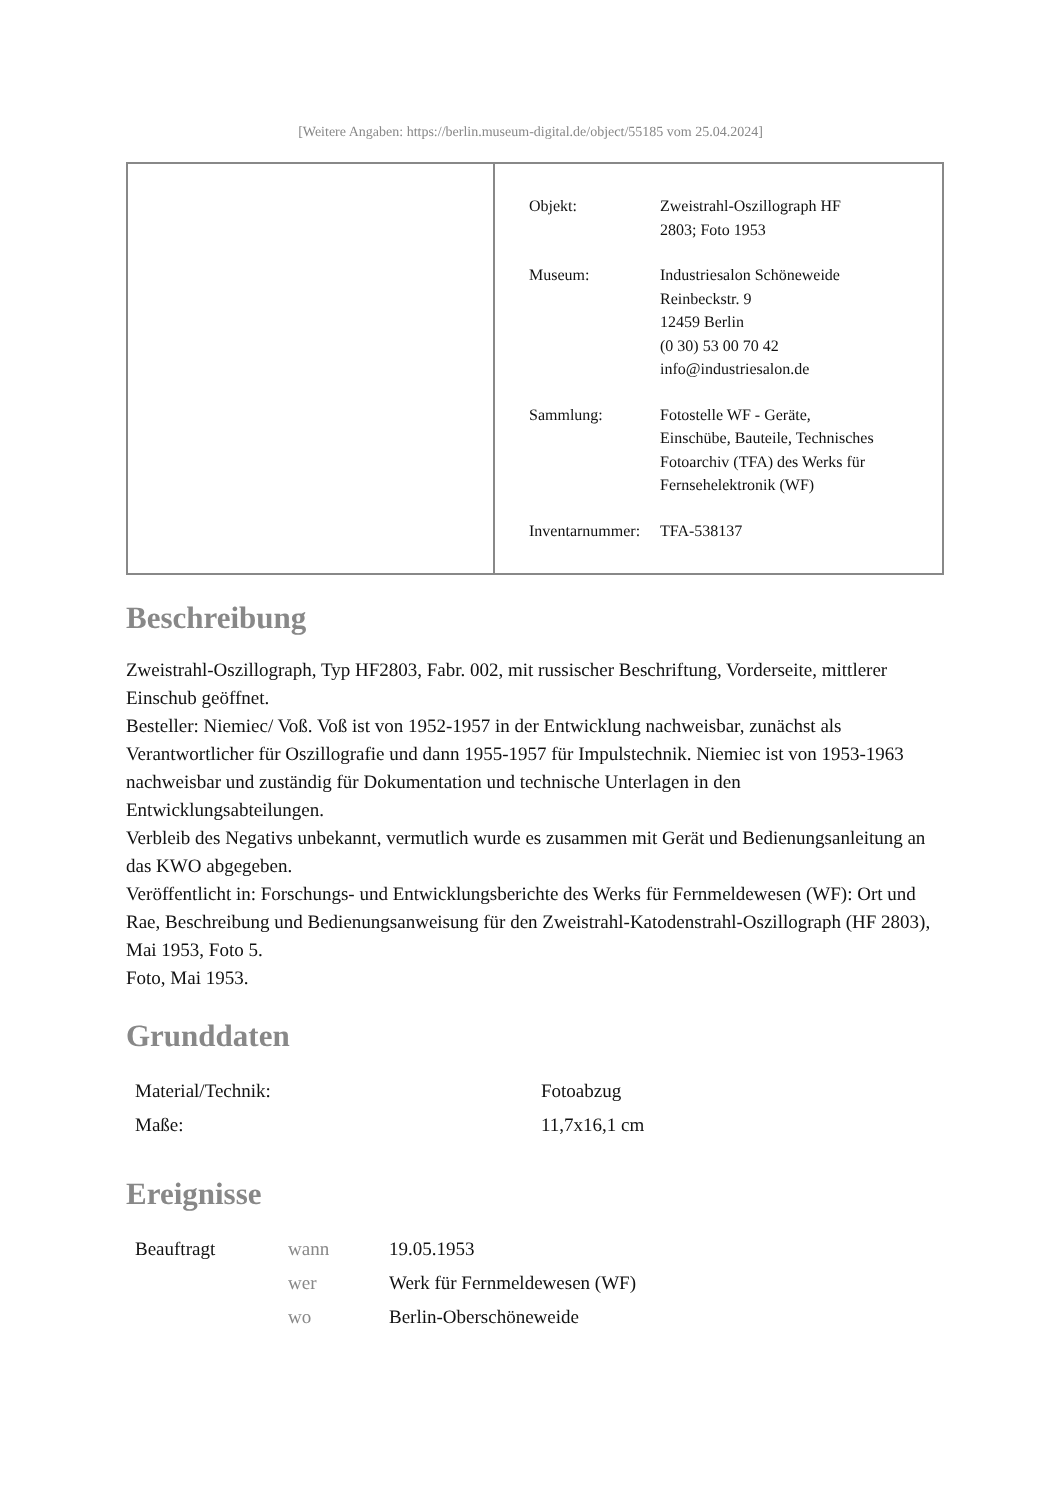[Weitere Angaben: https://berlin.museum-digital.de/object/55185 vom 25.04.2024]
| Objekt: | Zweistrahl-Oszillograph HF 2803; Foto 1953 |
| Museum: | Industriesalon Schöneweide Reinbeckstr. 9 12459 Berlin (0 30) 53 00 70 42 info@industriesalon.de |
| Sammlung: | Fotostelle WF - Geräte, Einschübe, Bauteile, Technisches Fotoarchiv (TFA) des Werks für Fernsehelektronik (WF) |
| Inventarnummer: | TFA-538137 |
Beschreibung
Zweistrahl-Oszillograph, Typ HF2803, Fabr. 002, mit russischer Beschriftung, Vorderseite, mittlerer Einschub geöffnet.
Besteller: Niemiec/ Voß. Voß ist von 1952-1957 in der Entwicklung nachweisbar, zunächst als Verantwortlicher für Oszillografie und dann 1955-1957 für Impulstechnik. Niemiec ist von 1953-1963 nachweisbar und zuständig für Dokumentation und technische Unterlagen in den Entwicklungsabteilungen.
Verbleib des Negativs unbekannt, vermutlich wurde es zusammen mit Gerät und Bedienungsanleitung an das KWO abgegeben.
Veröffentlicht in: Forschungs- und Entwicklungsberichte des Werks für Fernmeldewesen (WF): Ort und Rae, Beschreibung und Bedienungsanweisung für den Zweistrahl-Katodenstrahl-Oszillograph (HF 2803), Mai 1953, Foto 5.
Foto, Mai 1953.
Grunddaten
| Material/Technik: | Fotoabzug |
| Maße: | 11,7x16,1 cm |
Ereignisse
| Beauftragt | wann | 19.05.1953 |
| | wer | Werk für Fernmeldewesen (WF) |
| | wo | Berlin-Oberschöneweide |